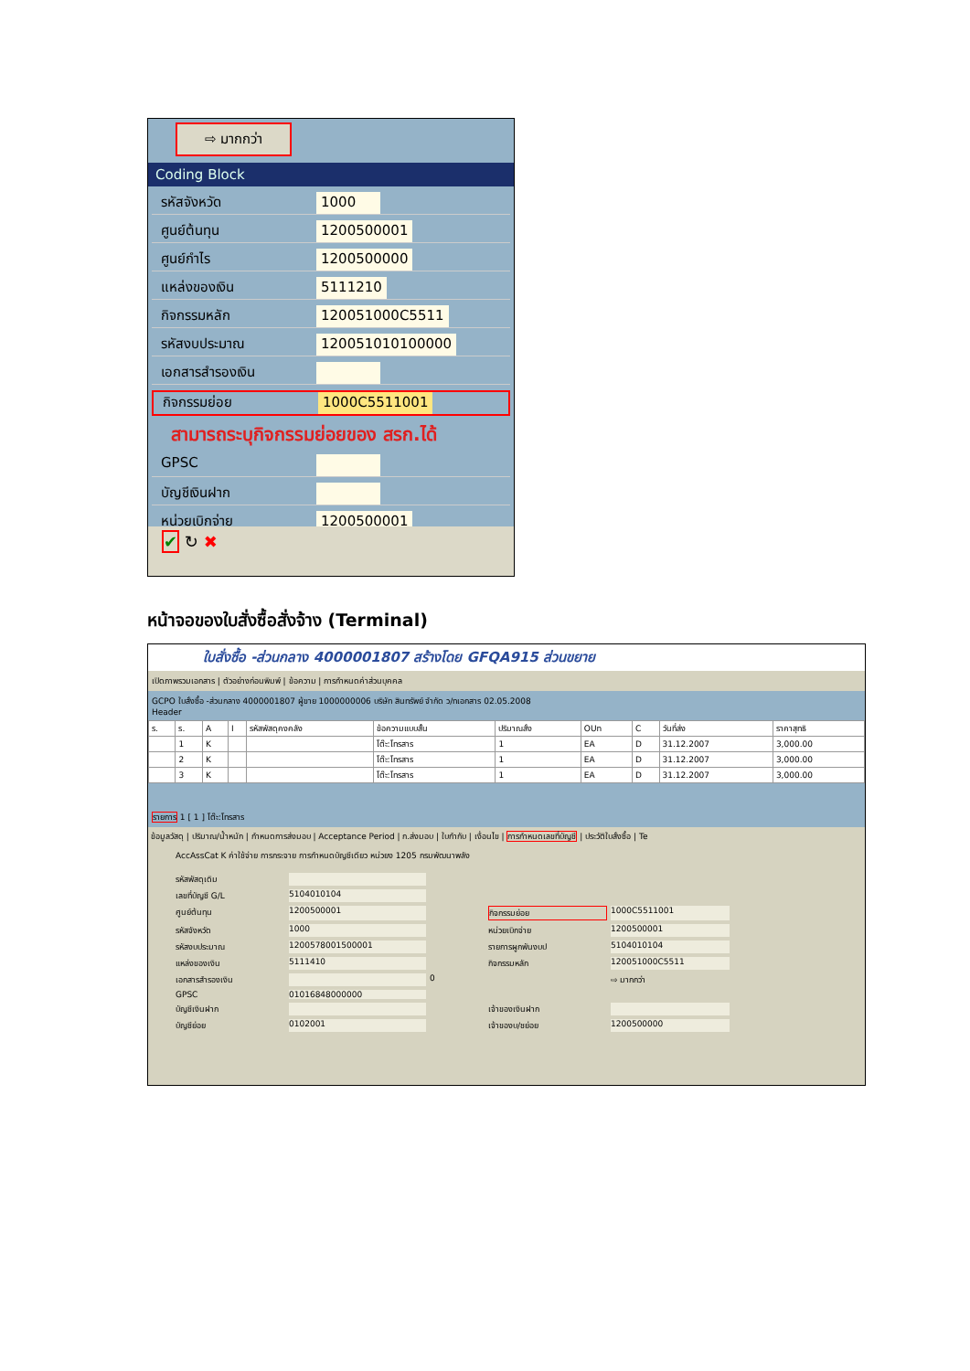⇨ มากกว่า
Coding Block
รหัสจังหวัด 1000
ศูนย์ต้นทุน 1200500001
ศูนย์กำไร 1200500000
แหล่งของเงิน 5111210
กิจกรรมหลัก 120051000C5511
รหัสงบประมาณ 120051010100000
เอกสารสำรองเงิน
กิจกรรมย่อย 1000C5511001
สามารถระบุกิจกรรมย่อยของ สรก.ได้
GPSC
บัญชีเงินฝาก
หน่วยเบิกจ่าย 1200500001
✔ ↻ ✖
หน้าจอของใบสั่งซื้อสั่งจ้าง (Terminal)
ใบสั่งซื้อ -ส่วนกลาง 4000001807 สร้างโดย GFQA915 ส่วนขยาย
เปิดภาพรวมเอกสาร | ตัวอย่างก่อนพิมพ์ | ข้อความ | การกำหนดค่าส่วนบุคคล
GCPO ใบสั่งซื้อ -ส่วนกลาง 4000001807 ผู้ขาย 1000000006 บริษัท สินทรัพย์ จำกัด ว/ทเอกสาร 02.05.2008
Header
| ร. | ร. | A | I | รหัสพัสดุคงคลัง | ข้อความแบบสั้น | ปริมาณสั่ง | OUn | C | วันที่ส่ง | ราคาสุทธิ |
| --- | --- | --- | --- | --- | --- | --- | --- | --- | --- | --- |
| | 1 | K | | | โต๊ะ:โทรสาร | 1 | EA | D | 31.12.2007 | 3,000.00 |
| | 2 | K | | | โต๊ะ:โทรสาร | 1 | EA | D | 31.12.2007 | 3,000.00 |
| | 3 | K | | | โต๊ะ:โทรสาร | 1 | EA | D | 31.12.2007 | 3,000.00 |
รายการ 1 [ 1 ] โต๊ะ:โทรสาร
ข้อมูลวัสดุ | ปริมาณ/น้ำหนัก | กำหนดการส่งมอบ | Acceptance Period | ก.ส่งมอบ | ใบกำกับ | เงื่อนไข | การกำหนดเลขที่บัญชี | ประวัติใบสั่งซื้อ | Te
AccAssCat K ค่าใช้จ่าย การกระจาย การกำหนดบัญชีเดียว หน่วยง 1205 กรมพัฒนาพลัง
รหัสพัสดุเดิม เลขที่บัญชี G/L 5104010104 ศูนย์ต้นทุน 1200500001 กิจกรรมย่อย 1000C5511001 รหัสจังหวัด 1000 หน่วยเบิกจ่าย 1200500001 รหัสงบประมาณ 120057800150000​1 รายการผูกพันงบป 5104010104 แหล่งของเงิน 5111410 กิจกรรมหลัก 120051000C5511 เอกสารสำรองเงิน 0 ⇨ มากกว่า GPSC 01016848000000 บัญชีเงินฝาก เจ้าของเงินฝาก บัญชีย่อย 0102001 เจ้าของบ/ชย่อย 1200500000